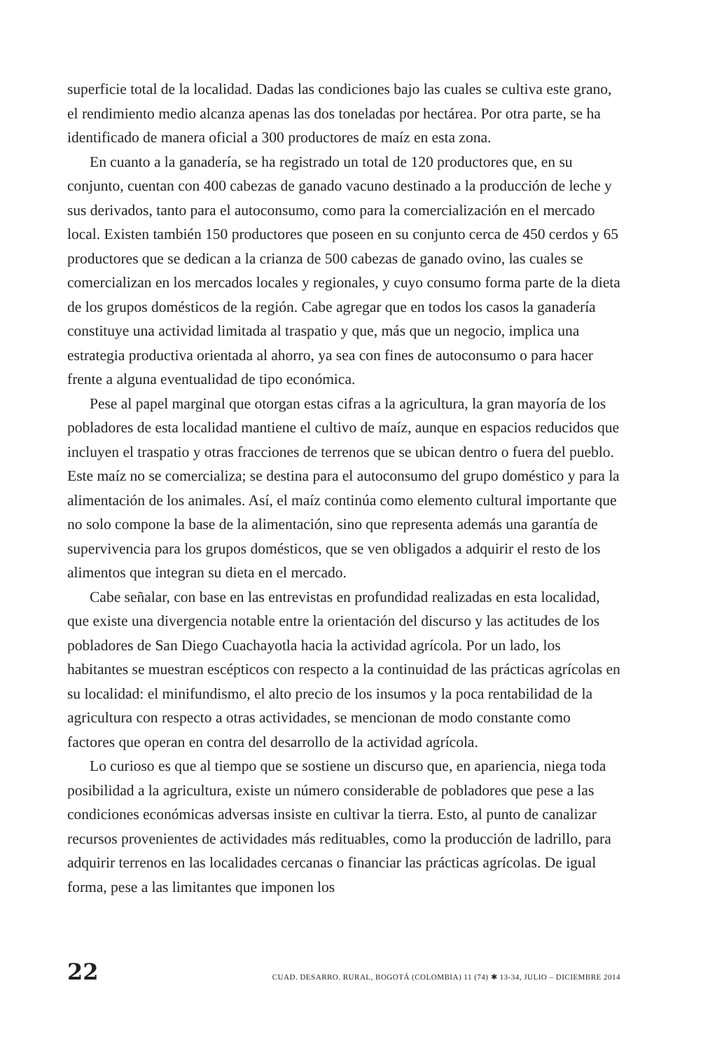superficie total de la localidad. Dadas las condiciones bajo las cuales se cultiva este grano, el rendimiento medio alcanza apenas las dos toneladas por hectárea. Por otra parte, se ha identificado de manera oficial a 300 productores de maíz en esta zona.
En cuanto a la ganadería, se ha registrado un total de 120 productores que, en su conjunto, cuentan con 400 cabezas de ganado vacuno destinado a la producción de leche y sus derivados, tanto para el autoconsumo, como para la comercialización en el mercado local. Existen también 150 productores que poseen en su conjunto cerca de 450 cerdos y 65 productores que se dedican a la crianza de 500 cabezas de ganado ovino, las cuales se comercializan en los mercados locales y regionales, y cuyo consumo forma parte de la dieta de los grupos domésticos de la región. Cabe agregar que en todos los casos la ganadería constituye una actividad limitada al traspatio y que, más que un negocio, implica una estrategia productiva orientada al ahorro, ya sea con fines de autoconsumo o para hacer frente a alguna eventualidad de tipo económica.
Pese al papel marginal que otorgan estas cifras a la agricultura, la gran mayoría de los pobladores de esta localidad mantiene el cultivo de maíz, aunque en espacios reducidos que incluyen el traspatio y otras fracciones de terrenos que se ubican dentro o fuera del pueblo. Este maíz no se comercializa; se destina para el autoconsumo del grupo doméstico y para la alimentación de los animales. Así, el maíz continúa como elemento cultural importante que no solo compone la base de la alimentación, sino que representa además una garantía de supervivencia para los grupos domésticos, que se ven obligados a adquirir el resto de los alimentos que integran su dieta en el mercado.
Cabe señalar, con base en las entrevistas en profundidad realizadas en esta localidad, que existe una divergencia notable entre la orientación del discurso y las actitudes de los pobladores de San Diego Cuachayotla hacia la actividad agrícola. Por un lado, los habitantes se muestran escépticos con respecto a la continuidad de las prácticas agrícolas en su localidad: el minifundismo, el alto precio de los insumos y la poca rentabilidad de la agricultura con respecto a otras actividades, se mencionan de modo constante como factores que operan en contra del desarrollo de la actividad agrícola.
Lo curioso es que al tiempo que se sostiene un discurso que, en apariencia, niega toda posibilidad a la agricultura, existe un número considerable de pobladores que pese a las condiciones económicas adversas insiste en cultivar la tierra. Esto, al punto de canalizar recursos provenientes de actividades más redituables, como la producción de ladrillo, para adquirir terrenos en las localidades cercanas o financiar las prácticas agrícolas. De igual forma, pese a las limitantes que imponen los
22 CUAD. DESARRO. RURAL, BOGOTÁ (COLOMBIA) 11 (74) ✱ 13-34, JULIO – DICIEMBRE 2014